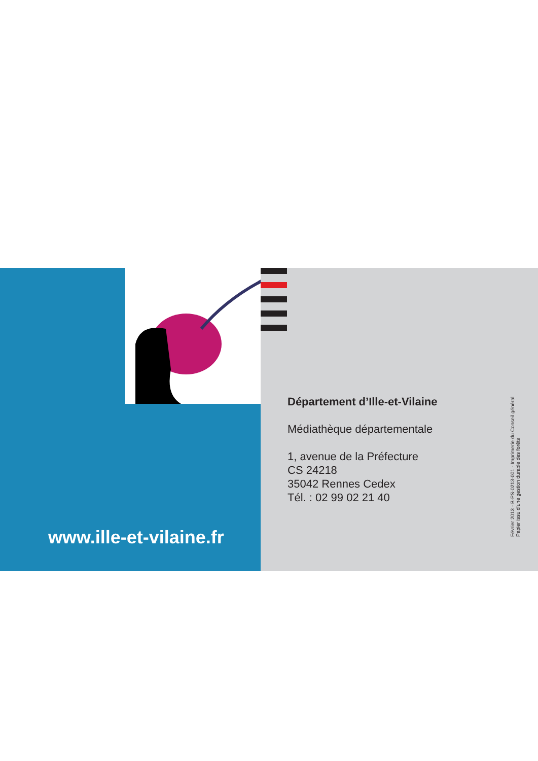www.ille-et-vilaine.fr
Département d’Ille-et-Vilaine
Médiathèque départementale
1, avenue de la Préfecture
CS 24218
35042 Rennes Cedex
Tél. : 02 99 02 21 40
Février 2013 - B-PS-0213-001 - Imprimerie du Conseil général
Papier issu d’une gestion durable des forêts